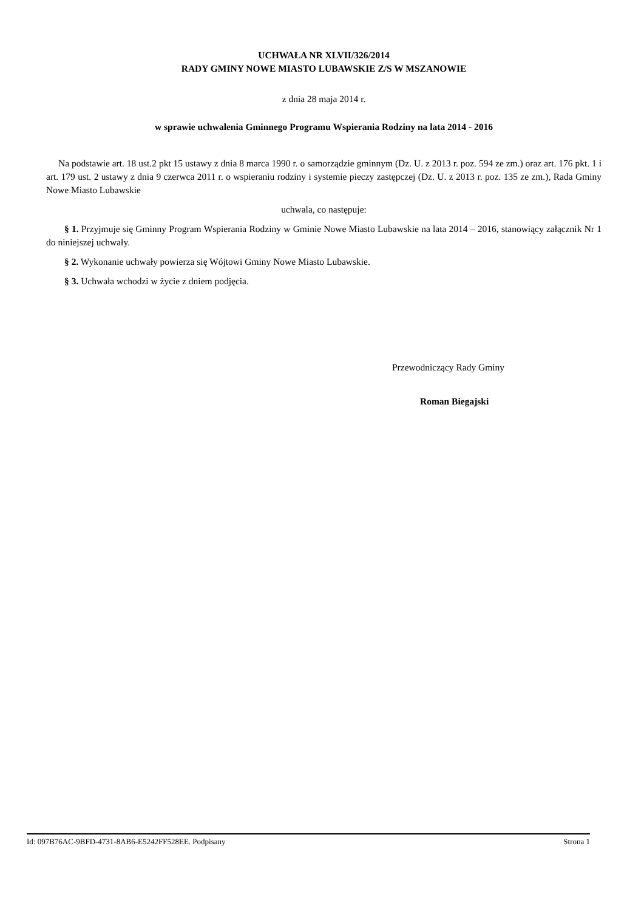UCHWAŁA NR XLVII/326/2014
RADY GMINY NOWE MIASTO LUBAWSKIE Z/S W MSZANOWIE
z dnia 28 maja 2014 r.
w sprawie uchwalenia Gminnego Programu Wspierania Rodziny na lata 2014 - 2016
Na podstawie art. 18 ust.2 pkt 15 ustawy z dnia 8 marca 1990 r. o samorządzie gminnym (Dz. U. z 2013 r. poz. 594 ze zm.) oraz art. 176 pkt. 1 i art. 179 ust. 2 ustawy z dnia 9 czerwca 2011 r. o wspieraniu rodziny i systemie pieczy zastępczej (Dz. U. z 2013 r. poz. 135 ze zm.), Rada Gminy Nowe Miasto Lubawskie
uchwala, co następuje:
§ 1. Przyjmuje się Gminny Program Wspierania Rodziny w Gminie Nowe Miasto Lubawskie na lata 2014 – 2016, stanowiący załącznik Nr 1 do niniejszej uchwały.
§ 2. Wykonanie uchwały powierza się Wójtowi Gminy Nowe Miasto Lubawskie.
§ 3. Uchwała wchodzi w życie z dniem podjęcia.
Przewodniczący Rady Gminy
Roman Biegajski
Id: 097B76AC-9BFD-4731-8AB6-E5242FF528EE. Podpisany Strona 1